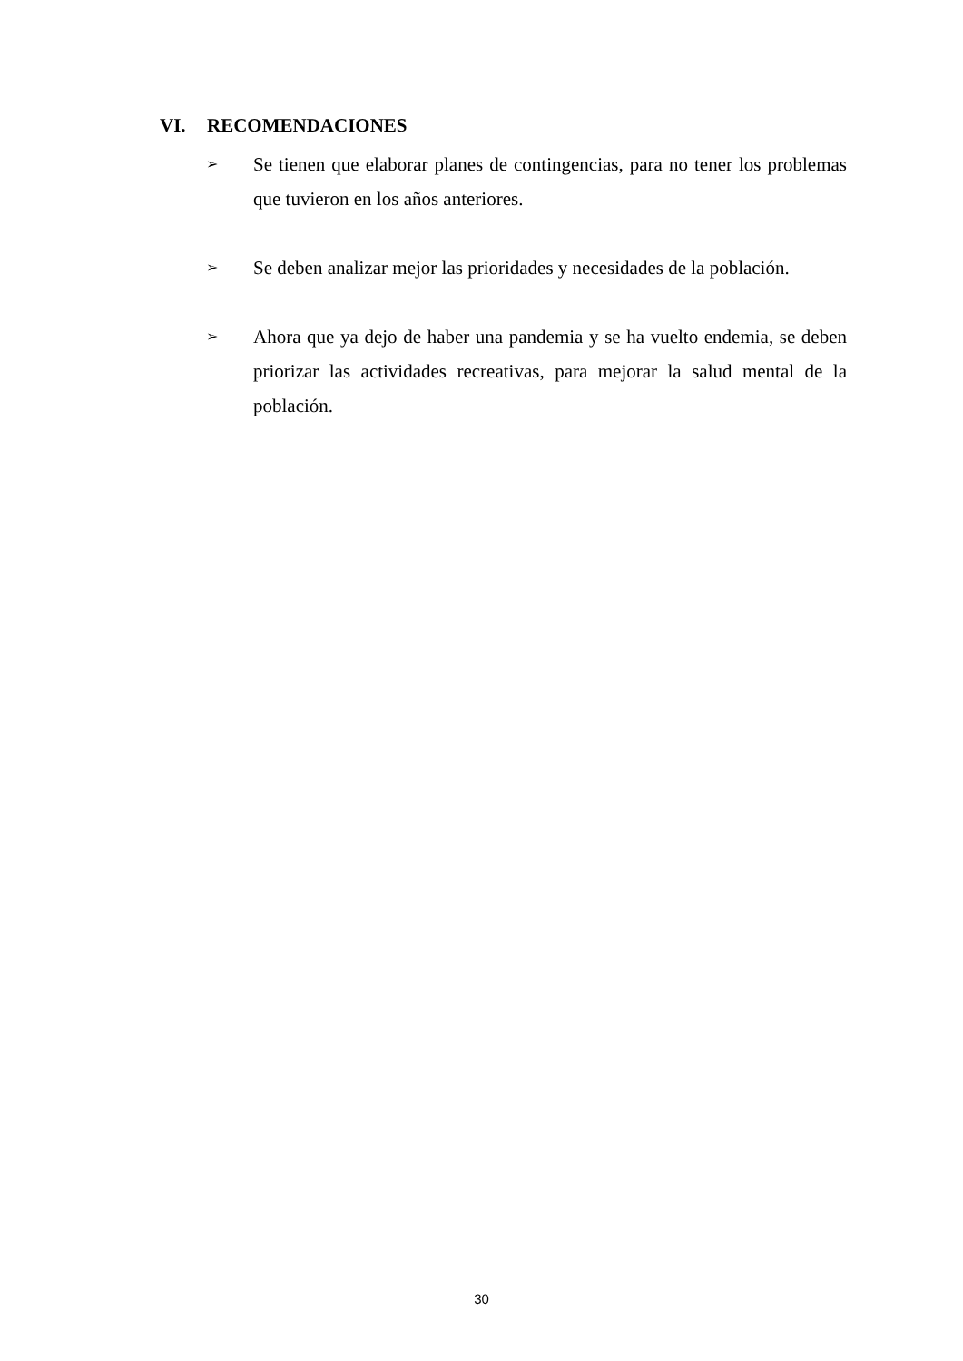VI. RECOMENDACIONES
➢
Se tienen que elaborar planes de contingencias, para no tener los problemas que tuvieron en los años anteriores.
➢
Se deben analizar mejor las prioridades y necesidades de la población.
➢
Ahora que ya dejo de haber una pandemia y se ha vuelto endemia, se deben priorizar las actividades recreativas, para mejorar la salud mental de la población.
30